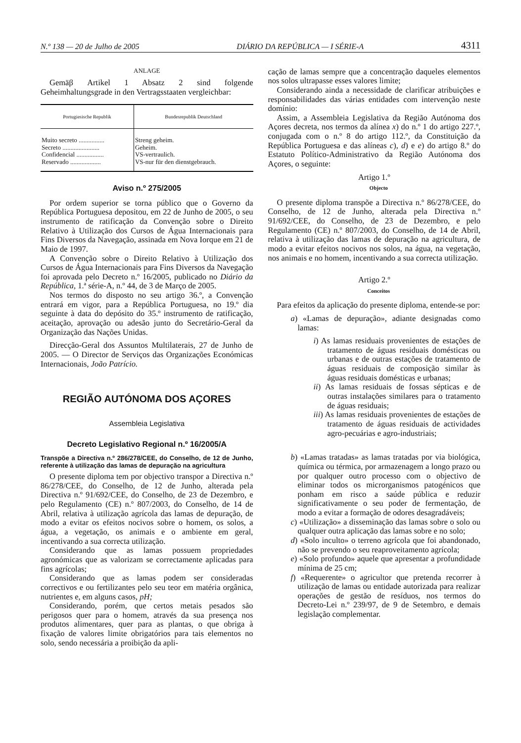N.º 138 — 20 de Julho de 2005 DIÁRIO DA REPÚBLICA — I SÉRIE-A 4311
ANLAGE
Gemäβ Artikel 1 Absatz 2 sind folgende Geheimhaltungsgrade in den Vertragsstaaten vergleichbar:
| Portugiesische Republik | Bundesrepublik Deutschland |
| --- | --- |
| Muito secreto ................ | Streng geheim. |
| Secreto ....................... | Geheim. |
| Confidencial ................. | VS-vertraulich. |
| Reservado ................... | VS-nur für den dienstgebrauch. |
Aviso n.º 275/2005
Por ordem superior se torna público que o Governo da República Portuguesa depositou, em 22 de Junho de 2005, o seu instrumento de ratificação da Convenção sobre o Direito Relativo à Utilização dos Cursos de Água Internacionais para Fins Diversos da Navegação, assinada em Nova Iorque em 21 de Maio de 1997.
A Convenção sobre o Direito Relativo à Utilização dos Cursos de Água Internacionais para Fins Diversos da Navegação foi aprovada pelo Decreto n.º 16/2005, publicado no Diário da República, 1.ª série-A, n.º 44, de 3 de Março de 2005.
Nos termos do disposto no seu artigo 36.º, a Convenção entrará em vigor, para a República Portuguesa, no 19.º dia seguinte à data do depósito do 35.º instrumento de ratificação, aceitação, aprovação ou adesão junto do Secretário-Geral da Organização das Nações Unidas.
Direcção-Geral dos Assuntos Multilaterais, 27 de Junho de 2005. — O Director de Serviços das Organizações Económicas Internacionais, João Patrício.
REGIÃO AUTÓNOMA DOS AÇORES
Assembleia Legislativa
Decreto Legislativo Regional n.º 16/2005/A
Transpõe a Directiva n.º 286/278/CEE, do Conselho, de 12 de Junho, referente à utilização das lamas de depuração na agricultura
O presente diploma tem por objectivo transpor a Directiva n.º 86/278/CEE, do Conselho, de 12 de Junho, alterada pela Directiva n.º 91/692/CEE, do Conselho, de 23 de Dezembro, e pelo Regulamento (CE) n.º 807/2003, do Conselho, de 14 de Abril, relativa à utilização agrícola das lamas de depuração, de modo a evitar os efeitos nocivos sobre o homem, os solos, a água, a vegetação, os animais e o ambiente em geral, incentivando a sua correcta utilização.
Considerando que as lamas possuem propriedades agronómicas que as valorizam se correctamente aplicadas para fins agrícolas;
Considerando que as lamas podem ser consideradas correctivos e ou fertilizantes pelo seu teor em matéria orgânica, nutrientes e, em alguns casos, pH;
Considerando, porém, que certos metais pesados são perigosos quer para o homem, através da sua presença nos produtos alimentares, quer para as plantas, o que obriga à fixação de valores limite obrigatórios para tais elementos no solo, sendo necessária a proibição da apli-
cação de lamas sempre que a concentração daqueles elementos nos solos ultrapasse esses valores limite;
Considerando ainda a necessidade de clarificar atribuições e responsabilidades das várias entidades com intervenção neste domínio:
Assim, a Assembleia Legislativa da Região Autónoma dos Açores decreta, nos termos da alínea x) do n.º 1 do artigo 227.º, conjugada com o n.º 8 do artigo 112.º, da Constituição da República Portuguesa e das alíneas c), d) e e) do artigo 8.º do Estatuto Político-Administrativo da Região Autónoma dos Açores, o seguinte:
Artigo 1.º
Objecto
O presente diploma transpõe a Directiva n.º 86/278/CEE, do Conselho, de 12 de Junho, alterada pela Directiva n.º 91/692/CEE, do Conselho, de 23 de Dezembro, e pelo Regulamento (CE) n.º 807/2003, do Conselho, de 14 de Abril, relativa à utilização das lamas de depuração na agricultura, de modo a evitar efeitos nocivos nos solos, na água, na vegetação, nos animais e no homem, incentivando a sua correcta utilização.
Artigo 2.º
Conceitos
Para efeitos da aplicação do presente diploma, entende-se por:
a) «Lamas de depuração», adiante designadas como lamas:
i) As lamas residuais provenientes de estações de tratamento de águas residuais domésticas ou urbanas e de outras estações de tratamento de águas residuais de composição similar às águas residuais domésticas e urbanas;
ii) As lamas residuais de fossas sépticas e de outras instalações similares para o tratamento de águas residuais;
iii) As lamas residuais provenientes de estações de tratamento de águas residuais de actividades agro-pecuárias e agro-industriais;
b) «Lamas tratadas» as lamas tratadas por via biológica, química ou térmica, por armazenagem a longo prazo ou por qualquer outro processo com o objectivo de eliminar todos os microrganismos patogénicos que ponham em risco a saúde pública e reduzir significativamente o seu poder de fermentação, de modo a evitar a formação de odores desagradáveis;
c) «Utilização» a disseminação das lamas sobre o solo ou qualquer outra aplicação das lamas sobre e no solo;
d) «Solo inculto» o terreno agrícola que foi abandonado, não se prevendo o seu reaproveitamento agrícola;
e) «Solo profundo» aquele que apresentar a profundidade mínima de 25 cm;
f) «Requerente» o agricultor que pretenda recorrer à utilização de lamas ou entidade autorizada para realizar operações de gestão de resíduos, nos termos do Decreto-Lei n.º 239/97, de 9 de Setembro, e demais legislação complementar.